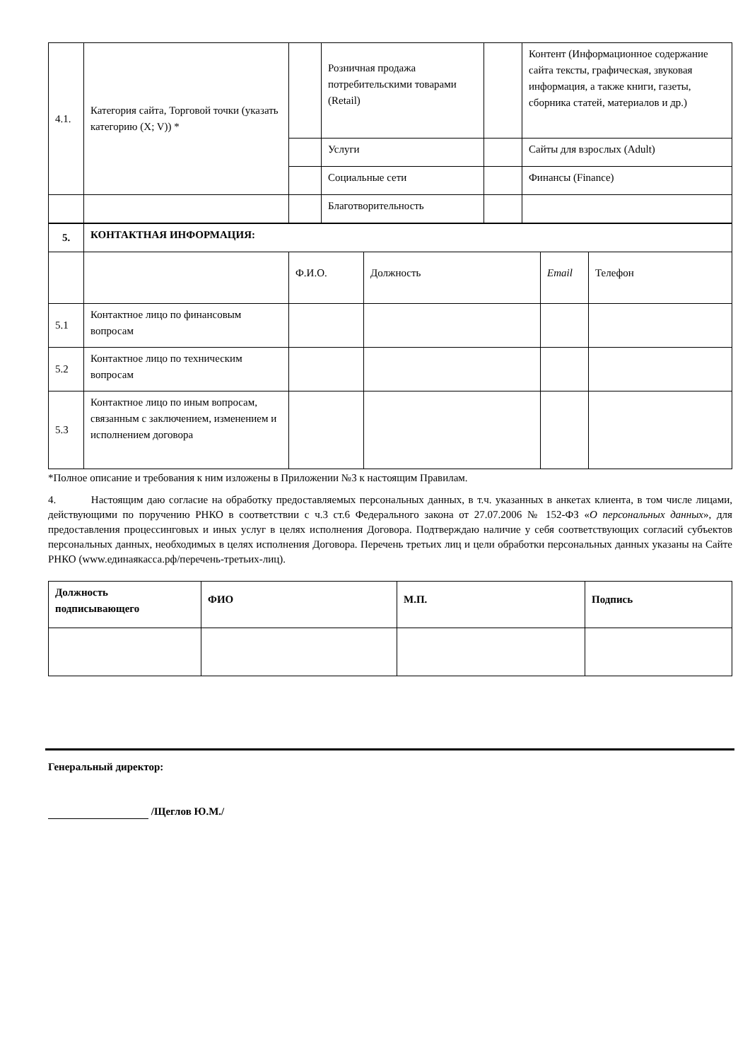| 4.1. | Категория сайта, Торговой точки (указать категорию (X; V)) * | | Розничная продажа потребительскими товарами (Retail) | | Контент (Информационное содержание сайта тексты, графическая, звуковая информация, а также книги, газеты, сборника статей, материалов и др.) |
| | | | Услуги | | Сайты для взрослых (Adult) |
| | | | Социальные сети | | Финансы (Finance) |
| | | | Благотворительность | | |
| 5. | КОНТАКТНАЯ ИНФОРМАЦИЯ: | | | | |
| | | Ф.И.О. | Должность | Email | Телефон |
| 5.1 | Контактное лицо по финансовым вопросам | | | | |
| 5.2 | Контактное лицо по техническим вопросам | | | | |
| 5.3 | Контактное лицо по иным вопросам, связанным с заключением, изменением и исполнением договора | | | | |
*Полное описание и требования к ним изложены в Приложении №3 к настоящим Правилам.
4. Настоящим даю согласие на обработку предоставляемых персональных данных, в т.ч. указанных в анкетах клиента, в том числе лицами, действующими по поручению РНКО в соответствии с ч.3 ст.6 Федерального закона от 27.07.2006 № 152-ФЗ «О персональных данных», для предоставления процессинговых и иных услуг в целях исполнения Договора. Подтверждаю наличие у себя соответствующих согласий субъектов персональных данных, необходимых в целях исполнения Договора. Перечень третьих лиц и цели обработки персональных данных указаны на Сайте РНКО (www.единаякасса.рф/перечень-третьих-лиц).
| Должность подписывающего | ФИО | М.П. | Подпись |
| --- | --- | --- | --- |
Генеральный директор:
/Щеглов Ю.М./